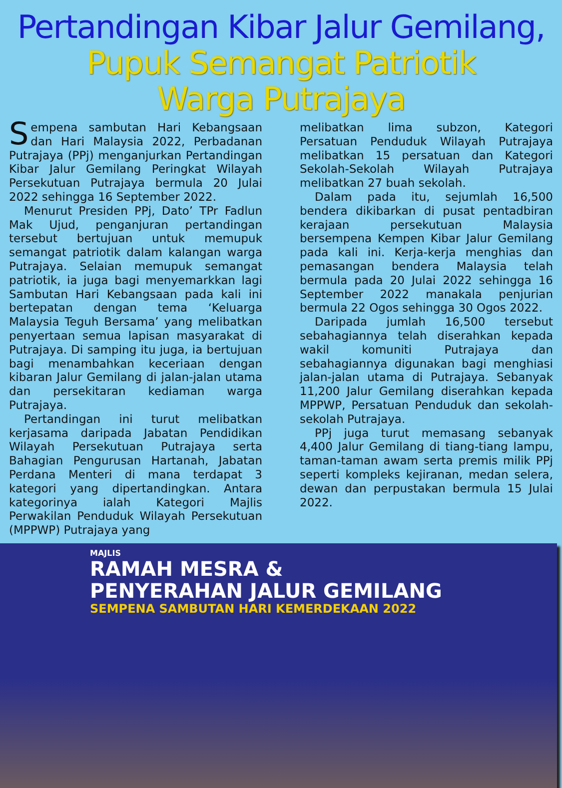Pertandingan Kibar Jalur Gemilang,
Pupuk Semangat Patriotik
Warga Putrajaya
Sempena sambutan Hari Kebangsaan dan Hari Malaysia 2022, Perbadanan Putrajaya (PPj) menganjurkan Pertandingan Kibar Jalur Gemilang Peringkat Wilayah Persekutuan Putrajaya bermula 20 Julai 2022 sehingga 16 September 2022.
Menurut Presiden PPj, Dato’ TPr Fadlun Mak Ujud, penganjuran pertandingan tersebut bertujuan untuk memupuk semangat patriotik dalam kalangan warga Putrajaya. Selaian memupuk semangat patriotik, ia juga bagi menyemarkkan lagi Sambutan Hari Kebangsaan pada kali ini bertepatan dengan tema ‘Keluarga Malaysia Teguh Bersama’ yang melibatkan penyertaan semua lapisan masyarakat di Putrajaya. Di samping itu juga, ia bertujuan bagi menambahkan keceriaan dengan kibaran Jalur Gemilang di jalan-jalan utama dan persekitaran kediaman warga Putrajaya.
Pertandingan ini turut melibatkan kerjasama daripada Jabatan Pendidikan Wilayah Persekutuan Putrajaya serta Bahagian Pengurusan Hartanah, Jabatan Perdana Menteri di mana terdapat 3 kategori yang dipertandingkan. Antara kategorinya ialah Kategori Majlis Perwakilan Penduduk Wilayah Persekutuan (MPPWP) Putrajaya yang
melibatkan lima subzon, Kategori Persatuan Penduduk Wilayah Putrajaya melibatkan 15 persatuan dan Kategori Sekolah-Sekolah Wilayah Putrajaya melibatkan 27 buah sekolah.
Dalam pada itu, sejumlah 16,500 bendera dikibarkan di pusat pentadbiran kerajaan persekutuan Malaysia bersempena Kempen Kibar Jalur Gemilang pada kali ini. Kerja-kerja menghias dan pemasangan bendera Malaysia telah bermula pada 20 Julai 2022 sehingga 16 September 2022 manakala penjurian bermula 22 Ogos sehingga 30 Ogos 2022.
Daripada jumlah 16,500 tersebut sebahagiannya telah diserahkan kepada wakil komuniti Putrajaya dan sebahagiannya digunakan bagi menghiasi jalan-jalan utama di Putrajaya. Sebanyak 11,200 Jalur Gemilang diserahkan kepada MPPWP, Persatuan Penduduk dan sekolah-sekolah Putrajaya.
PPj juga turut memasang sebanyak 4,400 Jalur Gemilang di tiang-tiang lampu, taman-taman awam serta premis milik PPj seperti kompleks kejiranan, medan selera, dewan dan perpustakan bermula 15 Julai 2022.
MAJLIS
RAMAH MESRA &
PENYERAHAN JALUR GEMILANG
SEMPENA SAMBUTAN HARI KEMERDEKAAN 2022